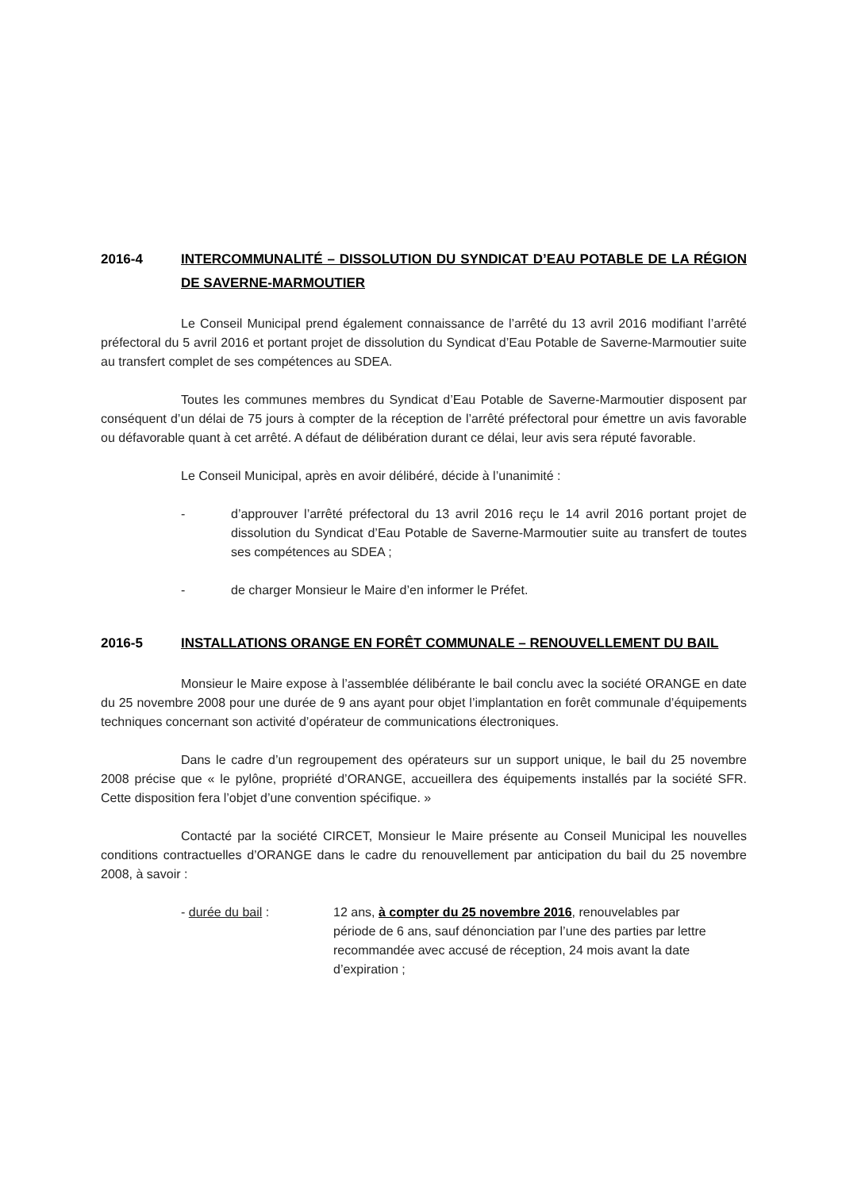2016-4 INTERCOMMUNALITÉ – DISSOLUTION DU SYNDICAT D’EAU POTABLE DE LA RÉGION DE SAVERNE-MARMOUTIER
Le Conseil Municipal prend également connaissance de l’arrêté du 13 avril 2016 modifiant l’arrêté préfectoral du 5 avril 2016 et portant projet de dissolution du Syndicat d’Eau Potable de Saverne-Marmoutier suite au transfert complet de ses compétences au SDEA.
Toutes les communes membres du Syndicat d’Eau Potable de Saverne-Marmoutier disposent par conséquent d’un délai de 75 jours à compter de la réception de l’arrêté préfectoral pour émettre un avis favorable ou défavorable quant à cet arrêté. A défaut de délibération durant ce délai, leur avis sera réputé favorable.
Le Conseil Municipal, après en avoir délibéré, décide à l’unanimité :
- d’approuver l’arrêté préfectoral du 13 avril 2016 reçu le 14 avril 2016 portant projet de dissolution du Syndicat d’Eau Potable de Saverne-Marmoutier suite au transfert de toutes ses compétences au SDEA ;
- de charger Monsieur le Maire d’en informer le Préfet.
2016-5 INSTALLATIONS ORANGE EN FORÊT COMMUNALE – RENOUVELLEMENT DU BAIL
Monsieur le Maire expose à l’assemblée délibérante le bail conclu avec la société ORANGE en date du 25 novembre 2008 pour une durée de 9 ans ayant pour objet l’implantation en forêt communale d’équipements techniques concernant son activité d’opérateur de communications électroniques.
Dans le cadre d’un regroupement des opérateurs sur un support unique, le bail du 25 novembre 2008 précise que « le pylône, propriété d’ORANGE, accueillera des équipements installés par la société SFR. Cette disposition fera l’objet d’une convention spécifique. »
Contacté par la société CIRCET, Monsieur le Maire présente au Conseil Municipal les nouvelles conditions contractuelles d’ORANGE dans le cadre du renouvellement par anticipation du bail du 25 novembre 2008, à savoir :
- durée du bail : 12 ans, à compter du 25 novembre 2016, renouvelables par période de 6 ans, sauf dénonciation par l’une des parties par lettre recommandée avec accusé de réception, 24 mois avant la date d’expiration ;